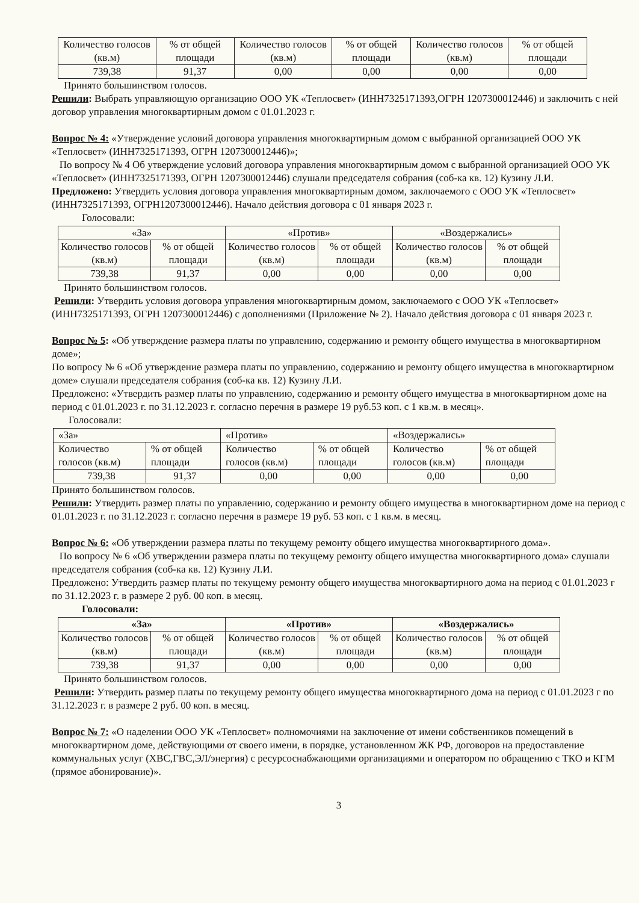| Количество голосов (кв.м) | % от общей площади | Количество голосов (кв.м) | % от общей площади | Количество голосов (кв.м) | % от общей площади |
| 739,38 | 91,37 | 0,00 | 0,00 | 0,00 | 0,00 |
Принято большинством голосов.
Решили: Выбрать управляющую организацию ООО УК «Теплосвет» (ИНН7325171393,ОГРН 1207300012446) и заключить с ней договор управления многоквартирным домом с 01.01.2023 г.
Вопрос № 4: «Утверждение условий договора управления многоквартирным домом с выбранной организацией ООО УК «Теплосвет» (ИНН7325171393, ОГРН 1207300012446)»;
По вопросу № 4 Об утверждение условий договора управления многоквартирным домом с выбранной организацией ООО УК «Теплосвет» (ИНН7325171393, ОГРН 1207300012446) слушали председателя собрания (соб-ка кв. 12) Кузину Л.И.
Предложено: Утвердить условия договора управления многоквартирным домом, заключаемого с ООО УК «Теплосвет» (ИНН7325171393, ОГРН1207300012446). Начало действия договора с 01 января 2023 г.
Голосовали:
| «За» | | «Против» | | «Воздержались» | |
| Количество голосов (кв.м) | % от общей площади | Количество голосов (кв.м) | % от общей площади | Количество голосов (кв.м) | % от общей площади |
| 739,38 | 91,37 | 0,00 | 0,00 | 0,00 | 0,00 |
Принято большинством голосов.
Решили: Утвердить условия договора управления многоквартирным домом, заключаемого с ООО УК «Теплосвет» (ИНН7325171393, ОГРН 1207300012446) с дополнениями (Приложение № 2). Начало действия договора с 01 января 2023 г.
Вопрос № 5: «Об утверждение размера платы по управлению, содержанию и ремонту общего имущества в многоквартирном доме»;
По вопросу № 6 «Об утверждение размера платы по управлению, содержанию и ремонту общего имущества в многоквартирном доме» слушали председателя собрания (соб-ка кв. 12) Кузину Л.И.
Предложено: «Утвердить размер платы по управлению, содержанию и ремонту общего имущества в многоквартирном доме на период с 01.01.2023 г. по 31.12.2023 г. согласно перечня в размере 19 руб.53 коп. с 1 кв.м. в месяц».
Голосовали:
| «За» | | «Против» | | «Воздержались» | |
| Количество голосов (кв.м) | % от общей площади | Количество голосов (кв.м) | % от общей площади | Количество голосов (кв.м) | % от общей площади |
| 739,38 | 91,37 | 0,00 | 0,00 | 0,00 | 0,00 |
Принято большинством голосов.
Решили: Утвердить размер платы по управлению, содержанию и ремонту общего имущества в многоквартирном доме на период с 01.01.2023 г. по 31.12.2023 г. согласно перечня в размере 19 руб. 53 коп. с 1 кв.м. в месяц.
Вопрос № 6: «Об утверждении размера платы по текущему ремонту общего имущества многоквартирного дома».
По вопросу № 6 «Об утверждении размера платы по текущему ремонту общего имущества многоквартирного дома» слушали председателя собрания (соб-ка кв. 12) Кузину Л.И.
Предложено: Утвердить размер платы по текущему ремонту общего имущества многоквартирного дома на период с 01.01.2023 г по 31.12.2023 г. в размере 2 руб. 00 коп. в месяц.
Голосовали:
| «За» | | «Против» | | «Воздержались» | |
| Количество голосов (кв.м) | % от общей площади | Количество голосов (кв.м) | % от общей площади | Количество голосов (кв.м) | % от общей площади |
| 739,38 | 91,37 | 0,00 | 0,00 | 0,00 | 0,00 |
Принято большинством голосов.
Решили: Утвердить размер платы по текущему ремонту общего имущества многоквартирного дома на период с 01.01.2023 г по 31.12.2023 г. в размере 2 руб. 00 коп. в месяц.
Вопрос № 7: «О наделении ООО УК «Теплосвет» полномочиями на заключение от имени собственников помещений в многоквартирном доме, действующими от своего имени, в порядке, установленном ЖК РФ, договоров на предоставление коммунальных услуг (ХВС,ГВС,ЭЛ/энергия) с ресурсоснабжающими организациями и оператором по обращению с ТКО и КГМ (прямое абонирование)».
3